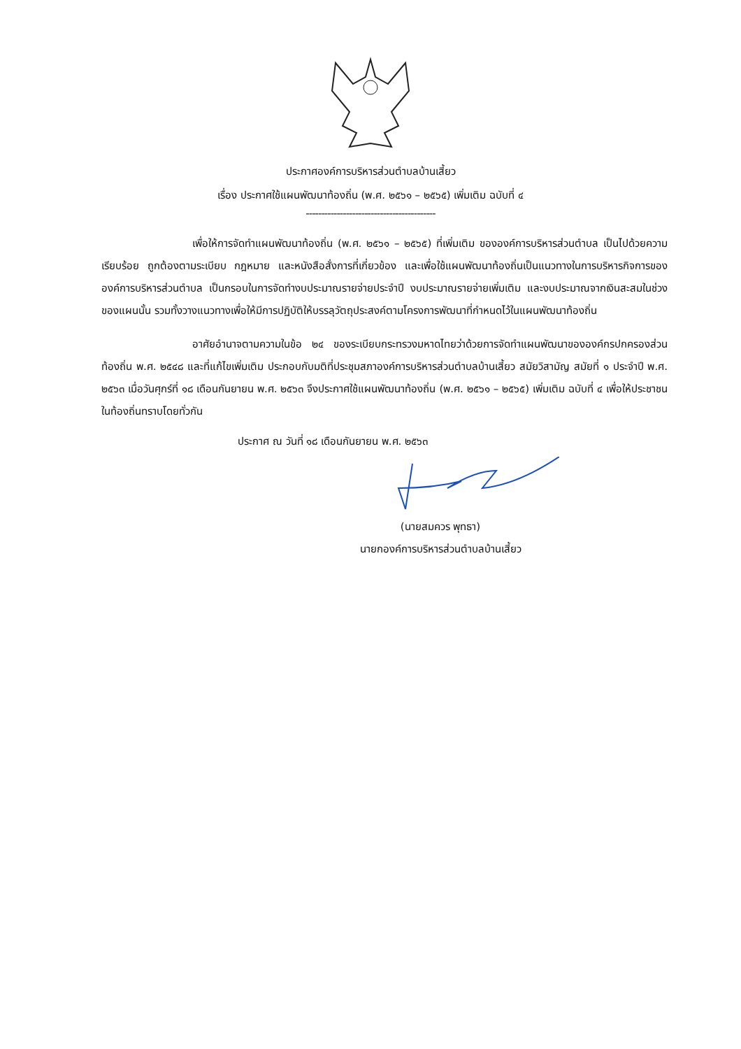ประกาศองค์การบริหารส่วนตำบลบ้านเสี้ยว
เรื่อง ประกาศใช้แผนพัฒนาท้องถิ่น (พ.ศ. ๒๕๖๑ – ๒๕๖๕) เพิ่มเติม ฉบับที่ ๔
------------------------------------------
เพื่อให้การจัดทำแผนพัฒนาท้องถิ่น (พ.ศ. ๒๕๖๑ – ๒๕๖๕) ที่เพิ่มเติม ขององค์การบริหารส่วนตำบล เป็นไปด้วยความเรียบร้อย ถูกต้องตามระเบียบ กฎหมาย และหนังสือสั่งการที่เกี่ยวข้อง และเพื่อใช้แผนพัฒนาท้องถิ่นเป็นแนวทางในการบริหารกิจการขององค์การบริหารส่วนตำบล เป็นกรอบในการจัดทำงบประมาณรายจ่ายประจำปี งบประมาณรายจ่ายเพิ่มเติม และงบประมาณจากเงินสะสมในช่วงของแผนนั้น รวมทั้งวางแนวทางเพื่อให้มีการปฏิบัติให้บรรลุวัตถุประสงค์ตามโครงการพัฒนาที่กำหนดไว้ในแผนพัฒนาท้องถิ่น
อาศัยอำนาจตามความในข้อ ๒๔ ของระเบียบกระทรวงมหาดไทยว่าด้วยการจัดทำแผนพัฒนาขององค์กรปกครองส่วนท้องถิ่น พ.ศ. ๒๕๔๘ และที่แก้ไขเพิ่มเติม ประกอบกับมติที่ประชุมสภาองค์การบริหารส่วนตำบลบ้านเสี้ยว สมัยวิสามัญ สมัยที่ ๑ ประจำปี พ.ศ. ๒๕๖๓ เมื่อวันศุกร์ที่ ๑๘ เดือนกันยายน พ.ศ. ๒๕๖๓ จึงประกาศใช้แผนพัฒนาท้องถิ่น (พ.ศ. ๒๕๖๑ – ๒๕๖๕) เพิ่มเติม ฉบับที่ ๔ เพื่อให้ประชาชนในท้องถิ่นทราบโดยทั่วกัน
ประกาศ ณ วันที่ ๑๘ เดือนกันยายน พ.ศ. ๒๕๖๓
(นายสมควร พุทธา)
นายกองค์การบริหารส่วนตำบลบ้านเสี้ยว